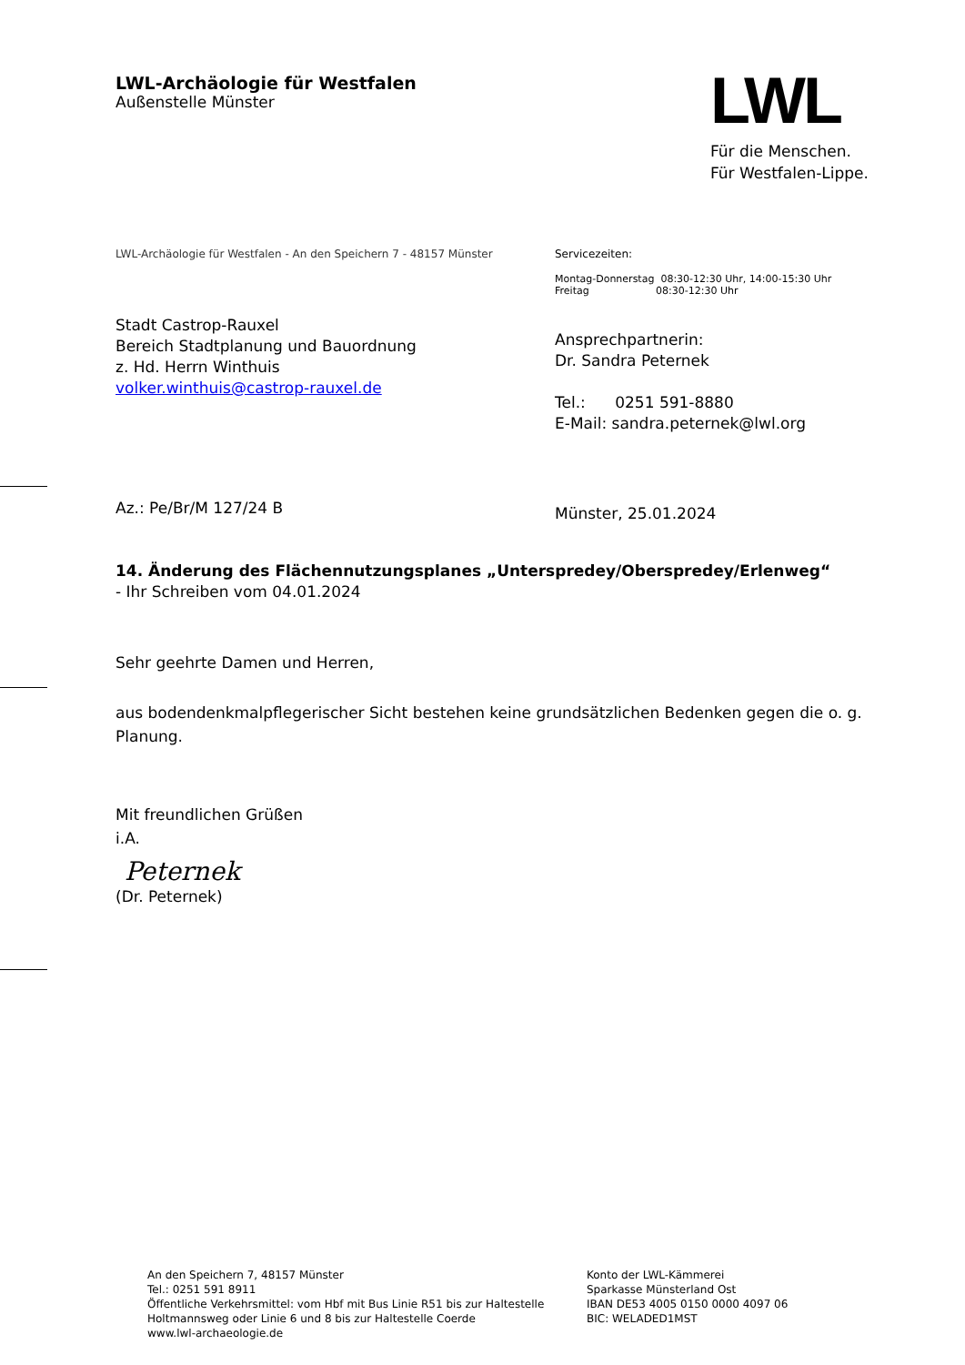LWL-Archäologie für Westfalen
Außenstelle Münster
LWL
Für die Menschen.
Für Westfalen-Lippe.
LWL-Archäologie für Westfalen - An den Speichern 7 - 48157 Münster Servicezeiten:
Montag-Donnerstag 08:30-12:30 Uhr, 14:00-15:30 Uhr
Freitag 08:30-12:30 Uhr
Stadt Castrop-Rauxel
Bereich Stadtplanung und Bauordnung
z. Hd. Herrn Winthuis
volker.winthuis@castrop-rauxel.de
Ansprechpartnerin:
Dr. Sandra Peternek
Tel.: 0251 591-8880
E-Mail: sandra.peternek@lwl.org
Az.: Pe/Br/M 127/24 B
Münster, 25.01.2024
14. Änderung des Flächennutzungsplanes „Unterspredey/Oberspredey/Erlenweg“
- Ihr Schreiben vom 04.01.2024
Sehr geehrte Damen und Herren,
aus bodendenkmalpflegerischer Sicht bestehen keine grundsätzlichen Bedenken gegen die o. g. Planung.
Mit freundlichen Grüßen
i.A.
Peternek
(Dr. Peternek)
An den Speichern 7, 48157 Münster
Tel.: 0251 591 8911
Öffentliche Verkehrsmittel: vom Hbf mit Bus Linie R51 bis zur Haltestelle
Holtmannsweg oder Linie 6 und 8 bis zur Haltestelle Coerde
www.lwl-archaeologie.de
Konto der LWL-Kämmerei
Sparkasse Münsterland Ost
IBAN DE53 4005 0150 0000 4097 06
BIC: WELADED1MST